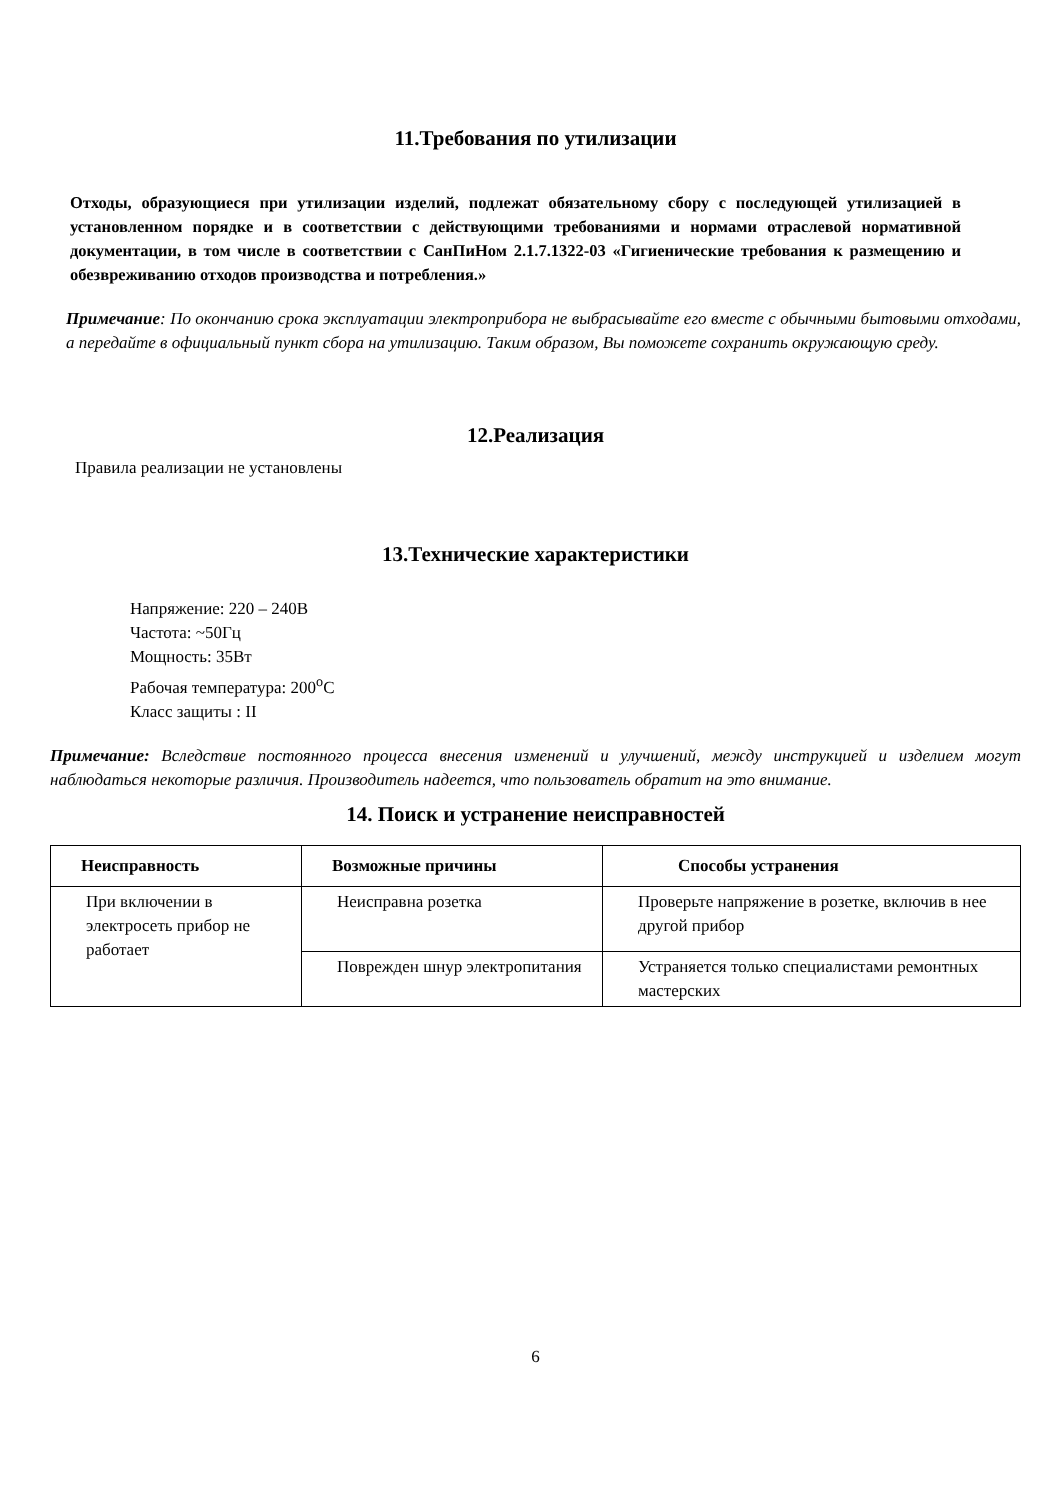11.Требования по утилизации
Отходы, образующиеся при утилизации изделий, подлежат обязательному сбору с последующей утилизацией в установленном порядке и в соответствии с действующими требованиями и нормами отраслевой нормативной документации, в том числе в соответствии с СанПиНом 2.1.7.1322-03 «Гигиенические требования к размещению и обезвреживанию отходов производства и потребления.»
Примечание: По окончанию срока эксплуатации электроприбора не выбрасывайте его вместе с обычными бытовыми отходами, а передайте в официальный пункт сбора на утилизацию. Таким образом, Вы поможете сохранить окружающую среду.
12.Реализация
Правила реализации не установлены
13.Технические характеристики
Напряжение: 220 – 240В
Частота: ~50Гц
Мощность: 35Вт
Рабочая температура: 200<sup>о</sup>С
Класс защиты : II
Примечание: Вследствие постоянного процесса внесения изменений и улучшений, между инструкцией и изделием могут наблюдаться некоторые различия. Производитель надеется, что пользователь обратит на это внимание.
14. Поиск и устранение неисправностей
| Неисправность | Возможные причины | Способы устранения |
| --- | --- | --- |
| При включении в электросеть прибор не работает | Неисправна розетка | Проверьте напряжение в розетке, включив в нее другой прибор |
| | Поврежден шнур электропитания | Устраняется только специалистами ремонтных мастерских |
6